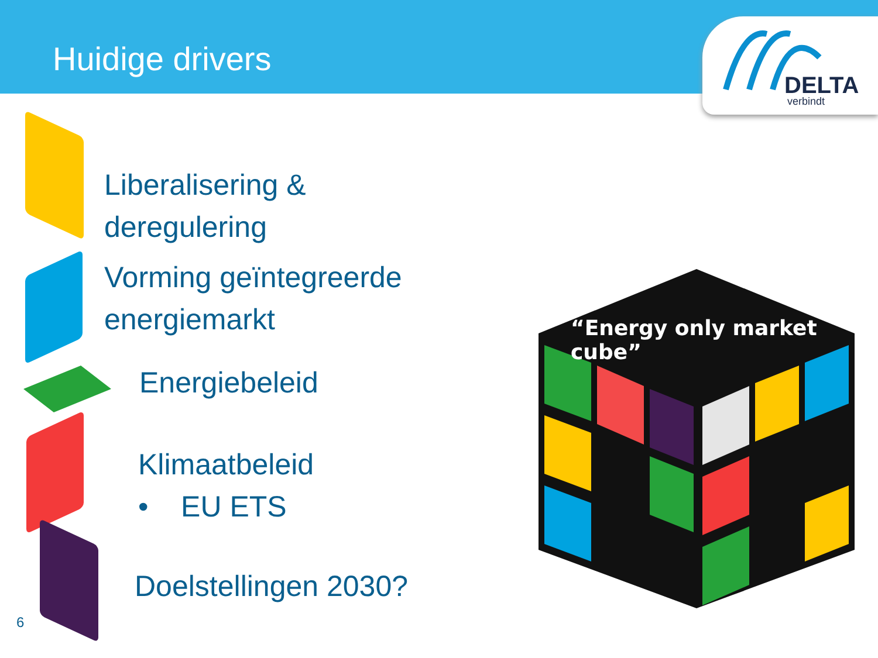Huidige drivers
DELTA
verbindt
Liberalisering &
deregulering
Vorming geïntegreerde
energiemarkt
Energiebeleid
Klimaatbeleid
• EU ETS
Doelstellingen 2030?
“Energy only market cube”
6